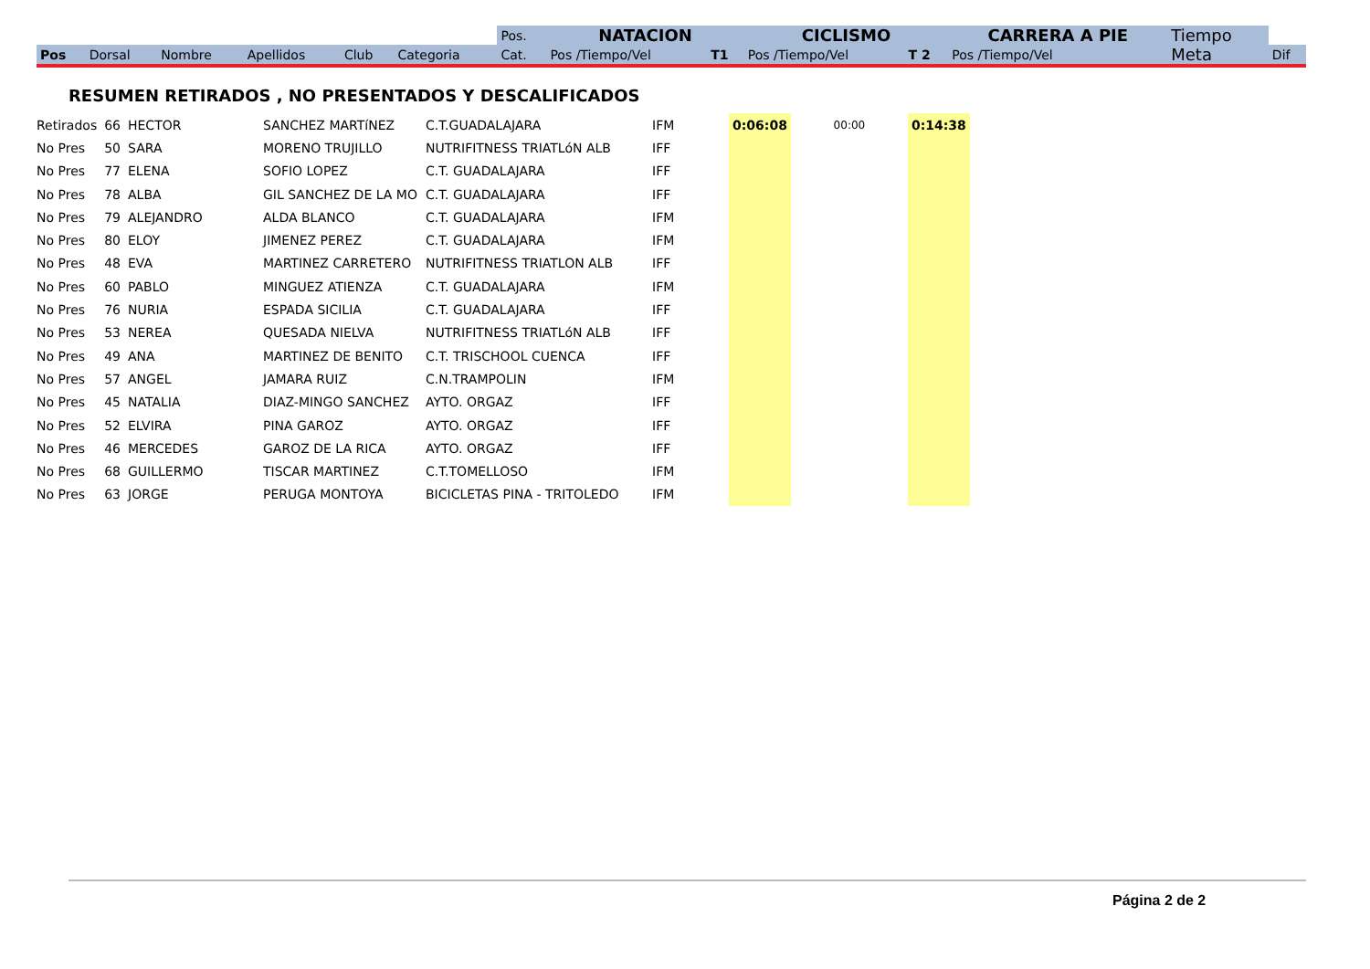| | | | | | | Pos. | NATACION | | CICLISMO | | CARRERA A PIE | | Tiempo | |
| --- | --- | --- | --- | --- | --- | --- | --- | --- | --- | --- | --- | --- | --- | --- |
| Pos | Dorsal | Nombre | Apellidos | Club | Categoria | Cat. | Pos /Tiempo/Vel | T1 | Pos /Tiempo/Vel | T 2 | Pos /Tiempo/Vel | | Meta | Dif |
RESUMEN RETIRADOS , NO PRESENTADOS Y DESCALIFICADOS
| Retirados | 66 | HECTOR | SANCHEZ MARTíNEZ | C.T.GUADALAJARA | IFM | 0:06:08 | 00:00 | 0:14:38 |
| No Pres | 50 | SARA | MORENO TRUJILLO | NUTRIFITNESS TRIATLóN ALB | IFF | | | |
| No Pres | 77 | ELENA | SOFIO LOPEZ | C.T. GUADALAJARA | IFF | | | |
| No Pres | 78 | ALBA | GIL SANCHEZ DE LA MO | C.T. GUADALAJARA | IFF | | | |
| No Pres | 79 | ALEJANDRO | ALDA BLANCO | C.T. GUADALAJARA | IFM | | | |
| No Pres | 80 | ELOY | JIMENEZ PEREZ | C.T. GUADALAJARA | IFM | | | |
| No Pres | 48 | EVA | MARTINEZ CARRETERO | NUTRIFITNESS TRIATLON ALB | IFF | | | |
| No Pres | 60 | PABLO | MINGUEZ ATIENZA | C.T. GUADALAJARA | IFM | | | |
| No Pres | 76 | NURIA | ESPADA SICILIA | C.T. GUADALAJARA | IFF | | | |
| No Pres | 53 | NEREA | QUESADA NIELVA | NUTRIFITNESS TRIATLóN ALB | IFF | | | |
| No Pres | 49 | ANA | MARTINEZ DE BENITO | C.T. TRISCHOOL CUENCA | IFF | | | |
| No Pres | 57 | ANGEL | JAMARA RUIZ | C.N.TRAMPOLIN | IFM | | | |
| No Pres | 45 | NATALIA | DIAZ-MINGO SANCHEZ | AYTO. ORGAZ | IFF | | | |
| No Pres | 52 | ELVIRA | PINA GAROZ | AYTO. ORGAZ | IFF | | | |
| No Pres | 46 | MERCEDES | GAROZ DE LA RICA | AYTO. ORGAZ | IFF | | | |
| No Pres | 68 | GUILLERMO | TISCAR MARTINEZ | C.T.TOMELLOSO | IFM | | | |
| No Pres | 63 | JORGE | PERUGA MONTOYA | BICICLETAS PINA - TRITOLEDO | IFM | | | |
Página 2 de 2